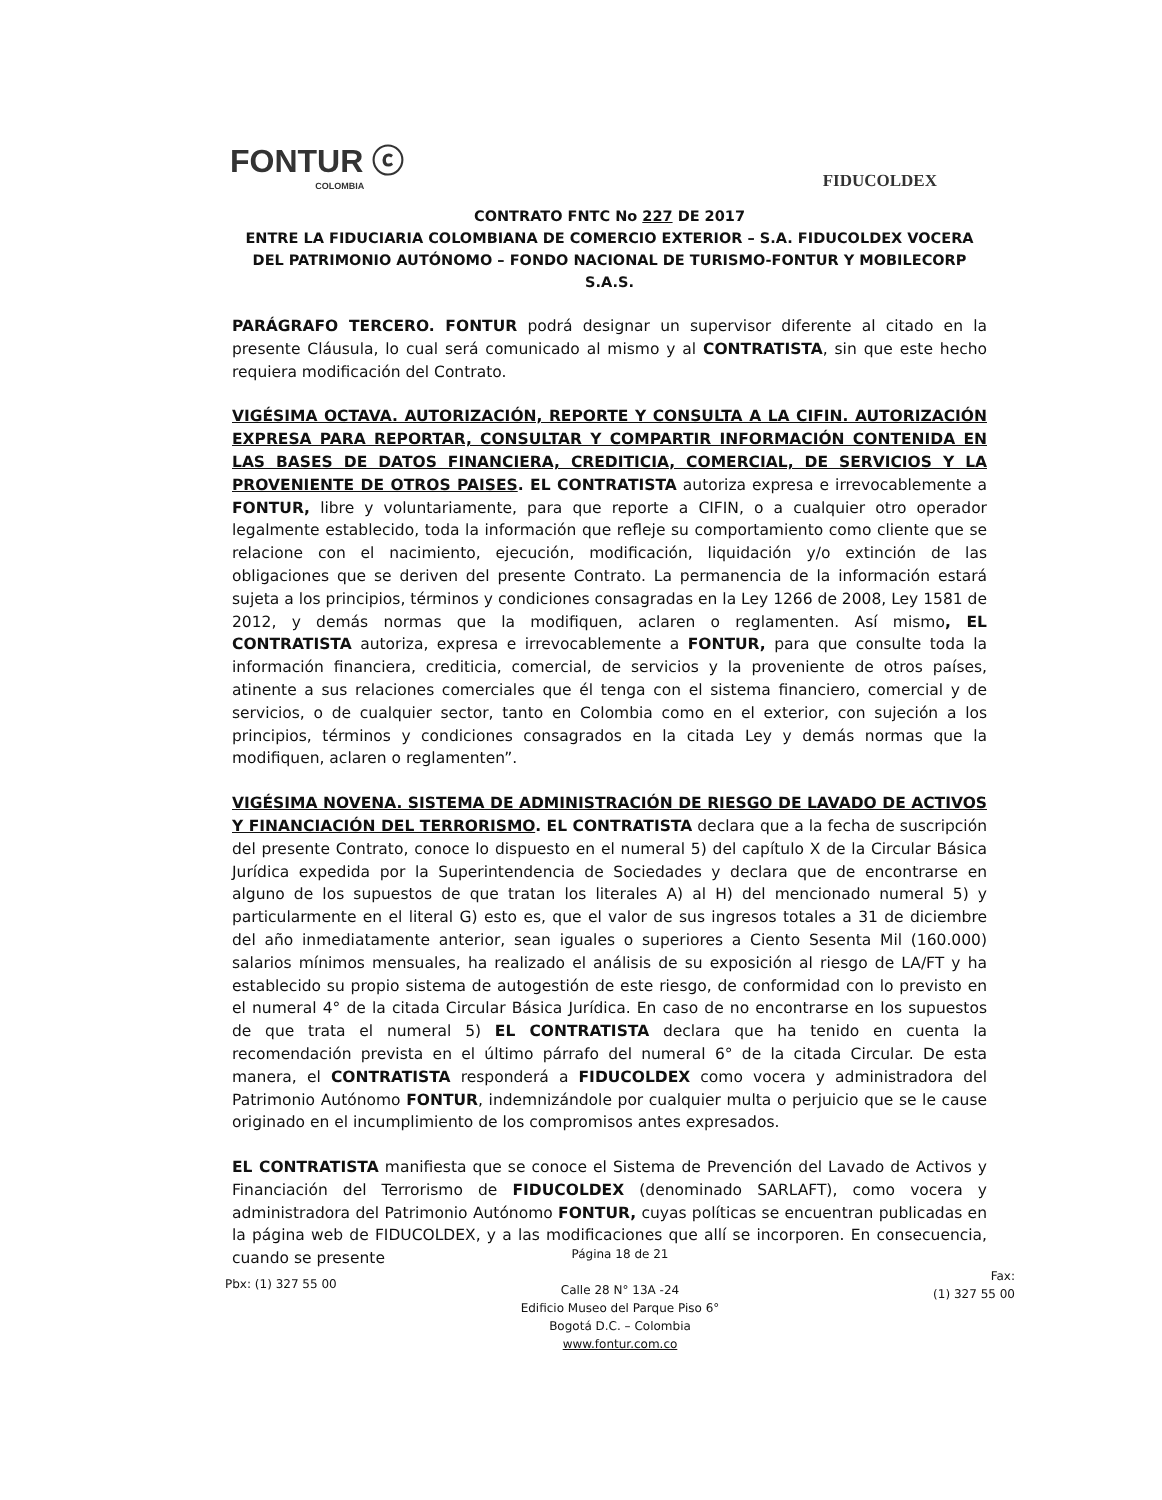FONTUR ⓒ
COLOMBIA
FIDUCOLDEX
CONTRATO FNTC No 227 DE 2017
ENTRE LA FIDUCIARIA COLOMBIANA DE COMERCIO EXTERIOR – S.A. FIDUCOLDEX VOCERA DEL PATRIMONIO AUTÓNOMO – FONDO NACIONAL DE TURISMO-FONTUR Y MOBILECORP S.A.S.
PARÁGRAFO TERCERO. FONTUR podrá designar un supervisor diferente al citado en la presente Cláusula, lo cual será comunicado al mismo y al CONTRATISTA, sin que este hecho requiera modificación del Contrato.
VIGÉSIMA OCTAVA. AUTORIZACIÓN, REPORTE Y CONSULTA A LA CIFIN. AUTORIZACIÓN EXPRESA PARA REPORTAR, CONSULTAR Y COMPARTIR INFORMACIÓN CONTENIDA EN LAS BASES DE DATOS FINANCIERA, CREDITICIA, COMERCIAL, DE SERVICIOS Y LA PROVENIENTE DE OTROS PAISES. EL CONTRATISTA autoriza expresa e irrevocablemente a FONTUR, libre y voluntariamente, para que reporte a CIFIN, o a cualquier otro operador legalmente establecido, toda la información que refleje su comportamiento como cliente que se relacione con el nacimiento, ejecución, modificación, liquidación y/o extinción de las obligaciones que se deriven del presente Contrato. La permanencia de la información estará sujeta a los principios, términos y condiciones consagradas en la Ley 1266 de 2008, Ley 1581 de 2012, y demás normas que la modifiquen, aclaren o reglamenten. Así mismo, EL CONTRATISTA autoriza, expresa e irrevocablemente a FONTUR, para que consulte toda la información financiera, crediticia, comercial, de servicios y la proveniente de otros países, atinente a sus relaciones comerciales que él tenga con el sistema financiero, comercial y de servicios, o de cualquier sector, tanto en Colombia como en el exterior, con sujeción a los principios, términos y condiciones consagrados en la citada Ley y demás normas que la modifiquen, aclaren o reglamenten”.
VIGÉSIMA NOVENA. SISTEMA DE ADMINISTRACIÓN DE RIESGO DE LAVADO DE ACTIVOS Y FINANCIACIÓN DEL TERRORISMO. EL CONTRATISTA declara que a la fecha de suscripción del presente Contrato, conoce lo dispuesto en el numeral 5) del capítulo X de la Circular Básica Jurídica expedida por la Superintendencia de Sociedades y declara que de encontrarse en alguno de los supuestos de que tratan los literales A) al H) del mencionado numeral 5) y particularmente en el literal G) esto es, que el valor de sus ingresos totales a 31 de diciembre del año inmediatamente anterior, sean iguales o superiores a Ciento Sesenta Mil (160.000) salarios mínimos mensuales, ha realizado el análisis de su exposición al riesgo de LA/FT y ha establecido su propio sistema de autogestión de este riesgo, de conformidad con lo previsto en el numeral 4° de la citada Circular Básica Jurídica. En caso de no encontrarse en los supuestos de que trata el numeral 5) EL CONTRATISTA declara que ha tenido en cuenta la recomendación prevista en el último párrafo del numeral 6° de la citada Circular. De esta manera, el CONTRATISTA responderá a FIDUCOLDEX como vocera y administradora del Patrimonio Autónomo FONTUR, indemnizándole por cualquier multa o perjuicio que se le cause originado en el incumplimiento de los compromisos antes expresados.
EL CONTRATISTA manifiesta que se conoce el Sistema de Prevención del Lavado de Activos y Financiación del Terrorismo de FIDUCOLDEX (denominado SARLAFT), como vocera y administradora del Patrimonio Autónomo FONTUR, cuyas políticas se encuentran publicadas en la página web de FIDUCOLDEX, y a las modificaciones que allí se incorporen. En consecuencia, cuando se presente
Pbx: (1) 327 55 00
Página 18 de 21
Calle 28 N° 13A -24
Edificio Museo del Parque Piso 6°
Bogotá D.C. – Colombia
www.fontur.com.co
Fax:
(1) 327 55 00